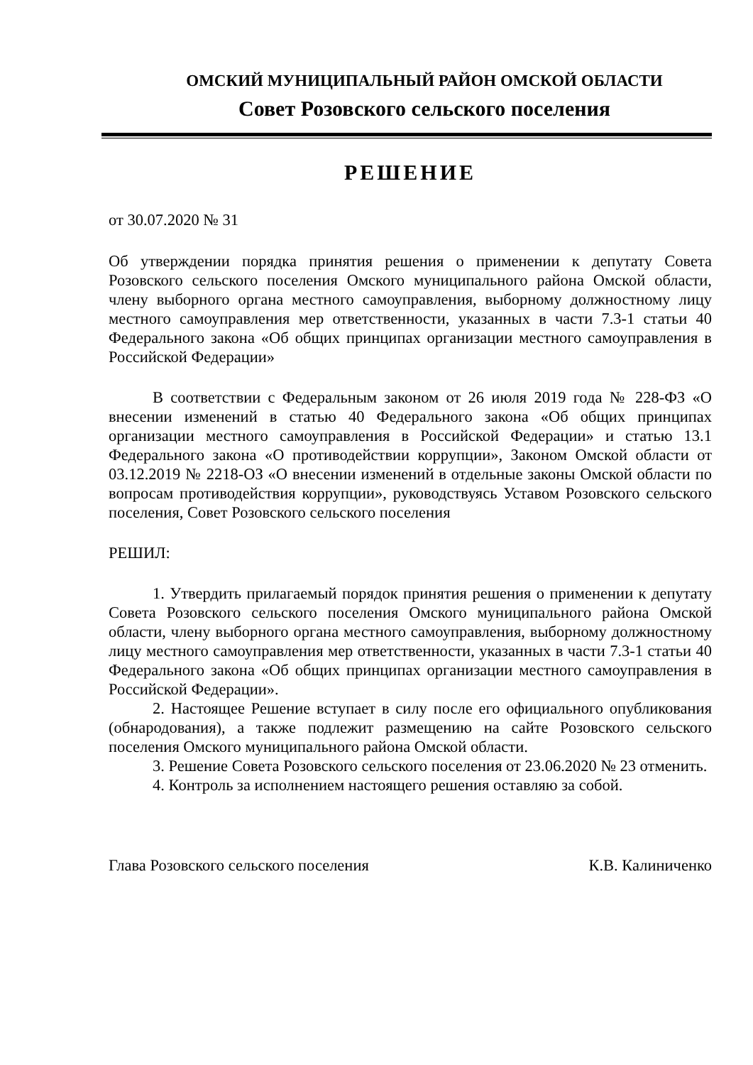ОМСКИЙ МУНИЦИПАЛЬНЫЙ РАЙОН ОМСКОЙ ОБЛАСТИ
Совет Розовского сельского поселения
РЕШЕНИЕ
от 30.07.2020 № 31
Об утверждении порядка принятия решения о применении к депутату Совета Розовского сельского поселения Омского муниципального района Омской области, члену выборного органа местного самоуправления, выборному должностному лицу местного самоуправления мер ответственности, указанных в части 7.3-1 статьи 40 Федерального закона «Об общих принципах организации местного самоуправления в Российской Федерации»
В соответствии с Федеральным законом от 26 июля 2019 года № 228-ФЗ «О внесении изменений в статью 40 Федерального закона «Об общих принципах организации местного самоуправления в Российской Федерации» и статью 13.1 Федерального закона «О противодействии коррупции», Законом Омской области от 03.12.2019 № 2218-ОЗ «О внесении изменений в отдельные законы Омской области по вопросам противодействия коррупции», руководствуясь Уставом Розовского сельского поселения, Совет Розовского сельского поселения
РЕШИЛ:
1. Утвердить прилагаемый порядок принятия решения о применении к депутату Совета Розовского сельского поселения Омского муниципального района Омской области, члену выборного органа местного самоуправления, выборному должностному лицу местного самоуправления мер ответственности, указанных в части 7.3-1 статьи 40 Федерального закона «Об общих принципах организации местного самоуправления в Российской Федерации».
2. Настоящее Решение вступает в силу после его официального опубликования (обнародования), а также подлежит размещению на сайте Розовского сельского поселения Омского муниципального района Омской области.
3. Решение Совета Розовского сельского поселения от 23.06.2020 № 23 отменить.
4. Контроль за исполнением настоящего решения оставляю за собой.
Глава Розовского сельского поселения К.В. Калиниченко